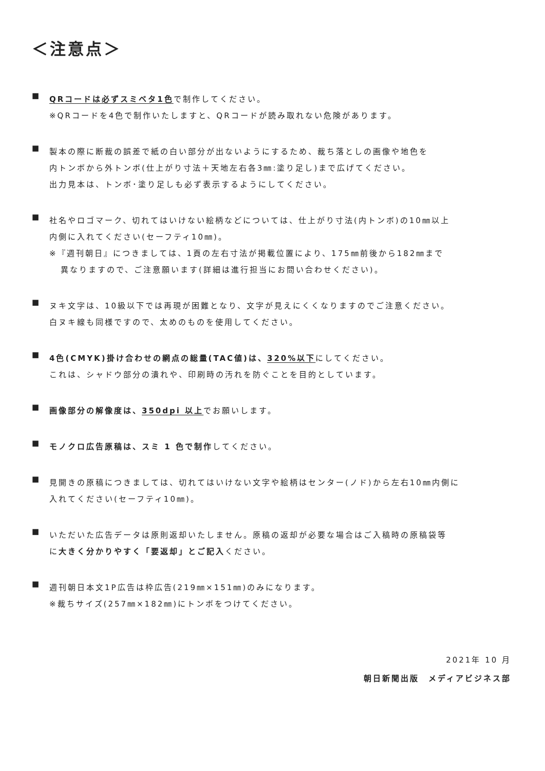＜注意点＞
■
QRコードは必ずスミベタ1色で制作してください。
※QRコードを4色で制作いたしますと、QRコードが読み取れない危険があります。
■
製本の際に断裁の誤差で紙の白い部分が出ないようにするため、裁ち落としの画像や地色を
内トンボから外トンボ(仕上がり寸法＋天地左右各3㎜:塗り足し)まで広げてください。
出力見本は、トンボ･塗り足しも必ず表示するようにしてください。
■
社名やロゴマーク、切れてはいけない絵柄などについては、仕上がり寸法(内トンボ)の10㎜以上
内側に入れてください(セーフティ10㎜)。
※『週刊朝日』につきましては、1頁の左右寸法が掲載位置により、175㎜前後から182㎜まで
異なりますので、ご注意願います(詳細は進行担当にお問い合わせください)。
■
ヌキ文字は、10級以下では再現が困難となり、文字が見えにくくなりますのでご注意ください。
白ヌキ線も同様ですので、太めのものを使用してください。
■
4色(CMYK)掛け合わせの網点の総量(TAC値)は、320%以下にしてください。
これは、シャドウ部分の潰れや、印刷時の汚れを防ぐことを目的としています。
■
画像部分の解像度は、350dpi 以上でお願いします。
■
モノクロ広告原稿は、スミ 1 色で制作してください。
■
見開きの原稿につきましては、切れてはいけない文字や絵柄はセンター(ノド)から左右10㎜内側に
入れてください(セーフティ10㎜)。
■
いただいた広告データは原則返却いたしません。原稿の返却が必要な場合はご入稿時の原稿袋等
に大きく分かりやすく「要返却」とご記入ください。
■
週刊朝日本文1P広告は枠広告(219㎜×151㎜)のみになります。
※裁ちサイズ(257㎜×182㎜)にトンボをつけてください。
2021年 10 月
朝日新聞出版　メディアビジネス部